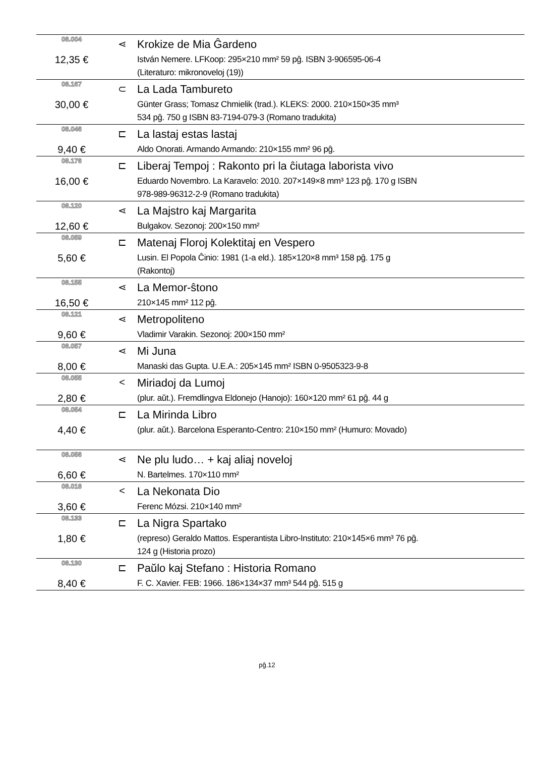| 08.004 | ⋖ | Krokize de Mia Ĝardeno |
| 12,35 € | | István Nemere. LFKoop: 295×210 mm² 59 pĝ. ISBN 3-906595-06-4 (Literaturo: mikronoveloj (19)) |
| 08.167 | ⊂ | La Lada Tambureto |
| 30,00 € | | Günter Grass; Tomasz Chmielik (trad.). KLEKS: 2000. 210×150×35 mm³ 534 pĝ. 750 g ISBN 83-7194-079-3 (Romano tradukita) |
| 08.046 | ⊏ | La lastaj estas lastaj |
| 9,40 € | | Aldo Onorati. Armando Armando: 210×155 mm² 96 pĝ. |
| 08.176 | ⊏ | Liberaj Tempoj : Rakonto pri la ĉiutaga laborista vivo |
| 16,00 € | | Eduardo Novembro. La Karavelo: 2010. 207×149×8 mm³ 123 pĝ. 170 g ISBN 978-989-96312-2-9 (Romano tradukita) |
| 08.120 | ⋖ | La Majstro kaj Margarita |
| 12,60 € | | Bulgakov. Sezonoj: 200×150 mm² |
| 08.059 | ⊏ | Matenaj Floroj Kolektitaj en Vespero |
| 5,60 € | | Lusin. El Popola Ĉinio: 1981 (1-a eld.). 185×120×8 mm³ 158 pĝ. 175 g (Rakontoj) |
| 08.155 | ⋖ | La Memor-ŝtono |
| 16,50 € | | 210×145 mm² 112 pĝ. |
| 08.121 | ⋖ | Metropoliteno |
| 9,60 € | | Vladimir Varakin. Sezonoj: 200×150 mm² |
| 08.057 | ⋖ | Mi Juna |
| 8,00 € | | Manaski das Gupta. U.E.A.: 205×145 mm² ISBN 0-9505323-9-8 |
| 08.055 | < | Miriadoj da Lumoj |
| 2,80 € | | (plur. aŭt.). Fremdlingva Eldonejo (Hanojo): 160×120 mm² 61 pĝ. 44 g |
| 08.054 | ⊏ | La Mirinda Libro |
| 4,40 € | | (plur. aŭt.). Barcelona Esperanto-Centro: 210×150 mm² (Humuro: Movado) |
| 08.056 | ⋖ | Ne plu ludo… + kaj aliaj noveloj |
| 6,60 € | | N. Bartelmes. 170×110 mm² |
| 08.018 | < | La Nekonata Dio |
| 3,60 € | | Ferenc Mózsi. 210×140 mm² |
| 08.133 | ⊏ | La Nigra Spartako |
| 1,80 € | | (represo) Geraldo Mattos. Esperantista Libro-Instituto: 210×145×6 mm³ 76 pĝ. 124 g (Historia prozo) |
| 08.130 | ⊏ | Paŭlo kaj Stefano : Historia Romano |
| 8,40 € | | F. C. Xavier. FEB: 1966. 186×134×37 mm³ 544 pĝ. 515 g |
pĝ.12